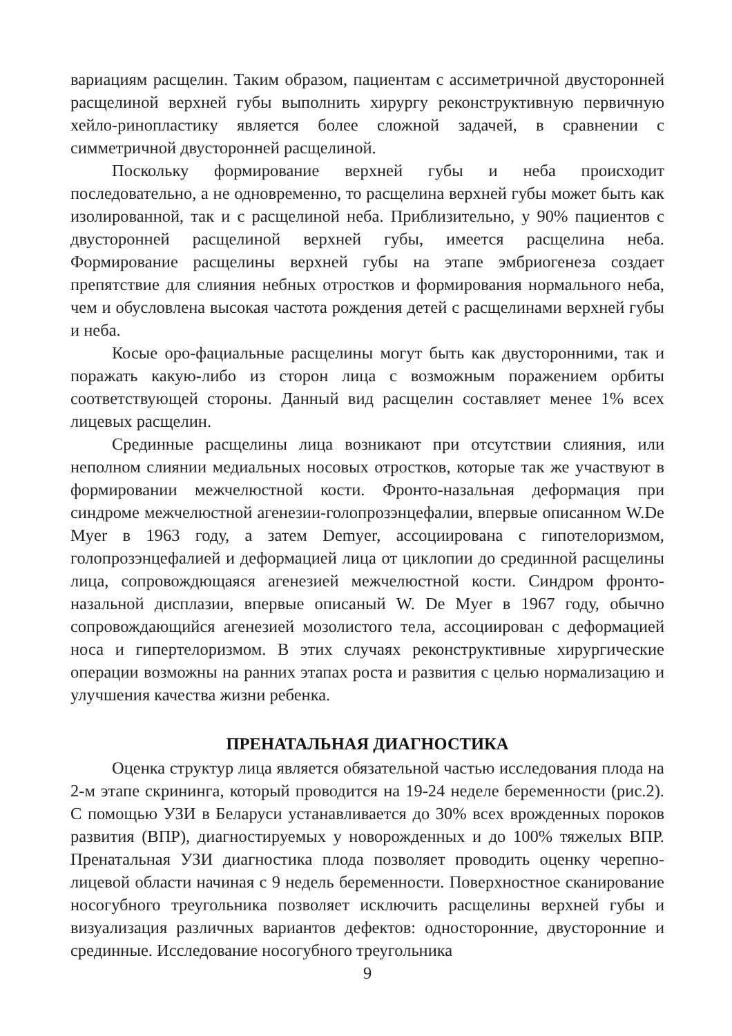вариациям расщелин. Таким образом, пациентам с ассиметричной двусторонней расщелиной верхней губы выполнить хирургу реконструктивную первичную хейло-ринопластику является более сложной задачей, в сравнении с симметричной двусторонней расщелиной.
Поскольку формирование верхней губы и неба происходит последовательно, а не одновременно, то расщелина верхней губы может быть как изолированной, так и с расщелиной неба. Приблизительно, у 90% пациентов с двусторонней расщелиной верхней губы, имеется расщелина неба. Формирование расщелины верхней губы на этапе эмбриогенеза создает препятствие для слияния небных отростков и формирования нормального неба, чем и обусловлена высокая частота рождения детей с расщелинами верхней губы и неба.
Косые оро-фациальные расщелины могут быть как двусторонними, так и поражать какую-либо из сторон лица с возможным поражением орбиты соответствующей стороны. Данный вид расщелин составляет менее 1% всех лицевых расщелин.
Срединные расщелины лица возникают при отсутствии слияния, или неполном слиянии медиальных носовых отростков, которые так же участвуют в формировании межчелюстной кости. Фронто-назальная деформация при синдроме межчелюстной агенезии-голопрозэнцефалии, впервые описанном W.De Myer в 1963 году, а затем Demyer, ассоциирована с гипотелоризмом, голопрозэнцефалией и деформацией лица от циклопии до срединной расщелины лица, сопровождющаяся агенезией межчелюстной кости. Синдром фронто-назальной дисплазии, впервые описаный W. De Myer в 1967 году, обычно сопровождающийся агенезией мозолистого тела, ассоциирован с деформацией носа и гипертелоризмом. В этих случаях реконструктивные хирургические операции возможны на ранних этапах роста и развития с целью нормализацию и улучшения качества жизни ребенка.
ПРЕНАТАЛЬНАЯ ДИАГНОСТИКА
Оценка структур лица является обязательной частью исследования плода на 2-м этапе скрининга, который проводится на 19-24 неделе беременности (рис.2). С помощью УЗИ в Беларуси устанавливается до 30% всех врожденных пороков развития (ВПР), диагностируемых у новорожденных и до 100% тяжелых ВПР. Пренатальная УЗИ диагностика плода позволяет проводить оценку черепно-лицевой области начиная с 9 недель беременности. Поверхностное сканирование носогубного треугольника позволяет исключить расщелины верхней губы и визуализация различных вариантов дефектов: односторонние, двусторонние и срединные. Исследование носогубного треугольника
9